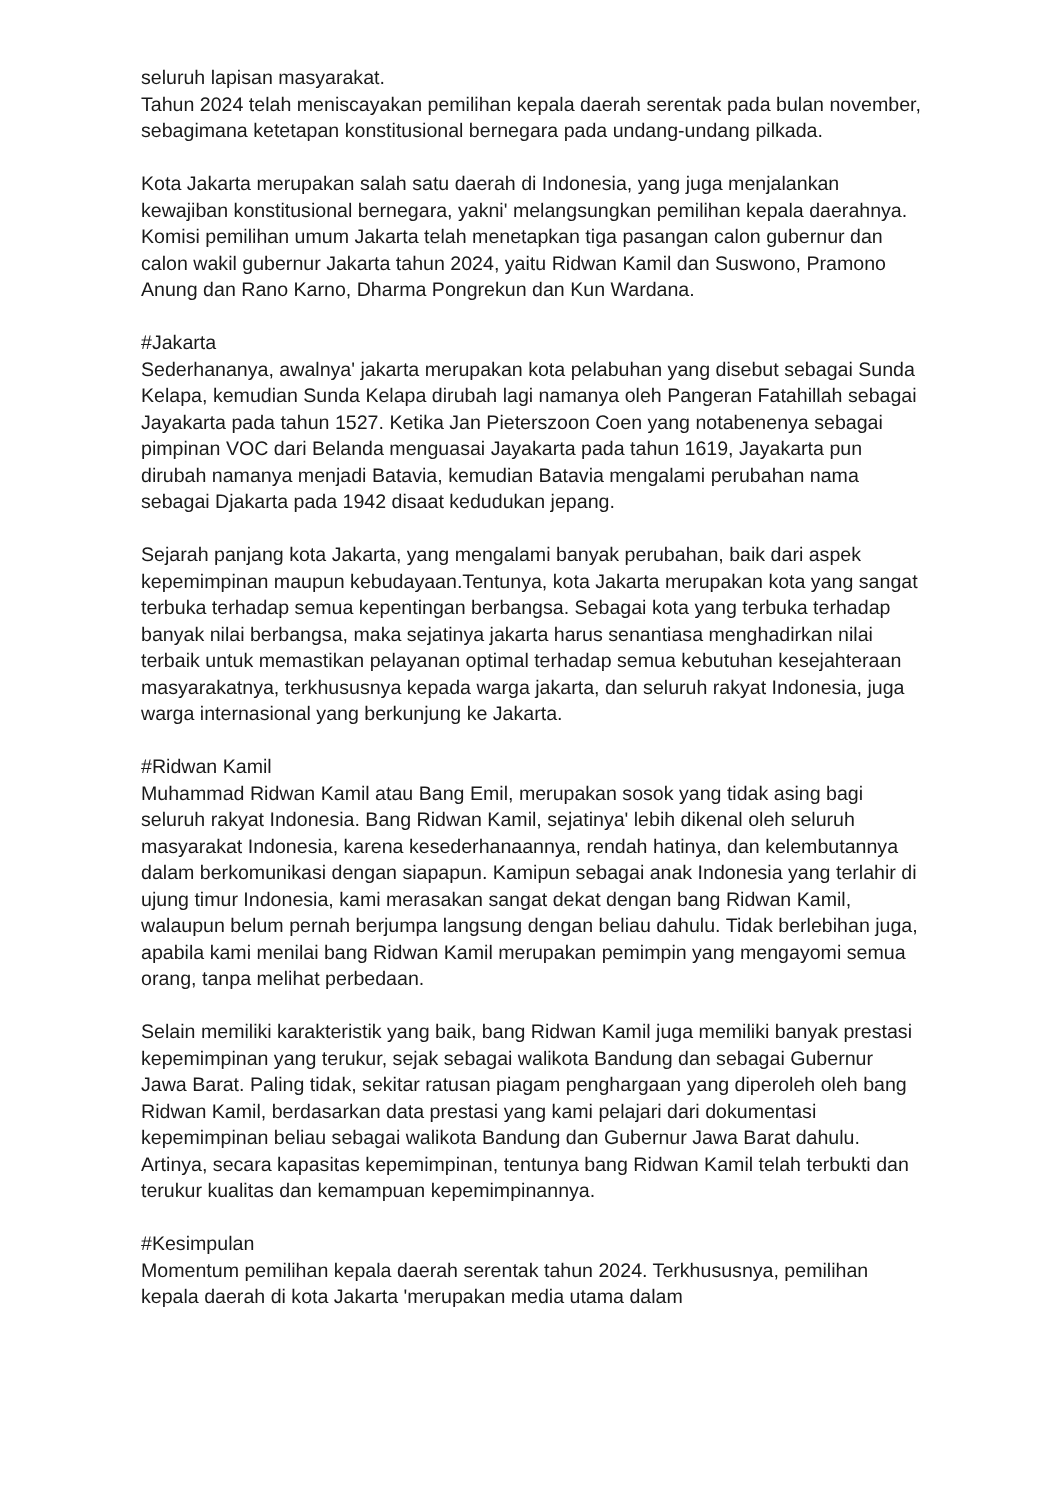seluruh lapisan masyarakat.
Tahun 2024 telah meniscayakan pemilihan kepala daerah serentak pada bulan november, sebagimana ketetapan konstitusional bernegara pada undang-undang pilkada.
Kota Jakarta merupakan salah satu daerah di Indonesia, yang juga menjalankan kewajiban konstitusional bernegara, yakni' melangsungkan pemilihan kepala daerahnya. Komisi pemilihan umum Jakarta telah menetapkan tiga pasangan calon gubernur dan calon wakil gubernur Jakarta tahun 2024, yaitu Ridwan Kamil dan Suswono, Pramono Anung dan Rano Karno, Dharma Pongrekun dan Kun Wardana.
#Jakarta
Sederhananya, awalnya' jakarta merupakan kota pelabuhan yang disebut sebagai Sunda Kelapa, kemudian Sunda Kelapa dirubah lagi namanya oleh Pangeran Fatahillah sebagai Jayakarta pada tahun 1527. Ketika Jan Pieterszoon Coen yang notabenenya sebagai pimpinan VOC dari Belanda menguasai Jayakarta pada tahun 1619, Jayakarta pun dirubah namanya menjadi Batavia, kemudian Batavia mengalami perubahan nama sebagai Djakarta pada 1942 disaat kedudukan jepang.
Sejarah panjang kota Jakarta, yang mengalami banyak perubahan, baik dari aspek kepemimpinan maupun kebudayaan.Tentunya, kota Jakarta merupakan kota yang sangat terbuka terhadap semua kepentingan berbangsa. Sebagai kota yang terbuka terhadap banyak nilai berbangsa, maka sejatinya jakarta harus senantiasa menghadirkan nilai terbaik untuk memastikan pelayanan optimal terhadap semua kebutuhan kesejahteraan masyarakatnya, terkhususnya kepada warga jakarta, dan seluruh rakyat Indonesia, juga warga internasional yang berkunjung ke Jakarta.
#Ridwan Kamil
Muhammad Ridwan Kamil atau Bang Emil, merupakan sosok yang tidak asing bagi seluruh rakyat Indonesia. Bang Ridwan Kamil, sejatinya' lebih dikenal oleh seluruh masyarakat Indonesia, karena kesederhanaannya, rendah hatinya, dan kelembutannya dalam berkomunikasi dengan siapapun. Kamipun sebagai anak Indonesia yang terlahir di ujung timur Indonesia, kami merasakan sangat dekat dengan bang Ridwan Kamil, walaupun belum pernah berjumpa langsung dengan beliau dahulu. Tidak berlebihan juga, apabila kami menilai bang Ridwan Kamil merupakan pemimpin yang mengayomi semua orang, tanpa melihat perbedaan.
Selain memiliki karakteristik yang baik, bang Ridwan Kamil juga memiliki banyak prestasi kepemimpinan yang terukur, sejak sebagai walikota Bandung dan sebagai Gubernur Jawa Barat. Paling tidak, sekitar ratusan piagam penghargaan yang diperoleh oleh bang Ridwan Kamil, berdasarkan data prestasi yang kami pelajari dari dokumentasi kepemimpinan beliau sebagai walikota Bandung dan Gubernur Jawa Barat dahulu. Artinya, secara kapasitas kepemimpinan, tentunya bang Ridwan Kamil telah terbukti dan terukur kualitas dan kemampuan kepemimpinannya.
#Kesimpulan
Momentum pemilihan kepala daerah serentak tahun 2024. Terkhususnya, pemilihan kepala daerah di kota Jakarta 'merupakan media utama dalam